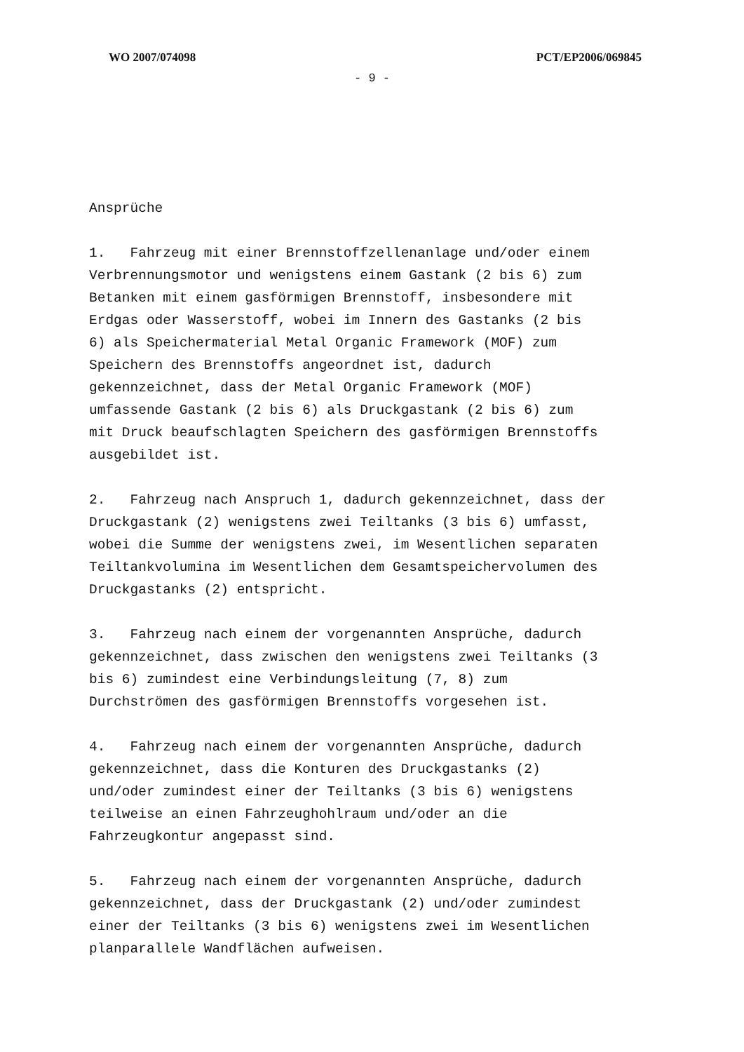WO 2007/074098 PCT/EP2006/069845
- 9 -
Ansprüche
1. Fahrzeug mit einer Brennstoffzellenanlage und/oder einem Verbrennungsmotor und wenigstens einem Gastank (2 bis 6) zum Betanken mit einem gasförmigen Brennstoff, insbesondere mit Erdgas oder Wasserstoff, wobei im Innern des Gastanks (2 bis 6) als Speichermaterial Metal Organic Framework (MOF) zum Speichern des Brennstoffs angeordnet ist, dadurch gekennzeichnet, dass der Metal Organic Framework (MOF) umfassende Gastank (2 bis 6) als Druckgastank (2 bis 6) zum mit Druck beaufschlagten Speichern des gasförmigen Brennstoffs ausgebildet ist.
2. Fahrzeug nach Anspruch 1, dadurch gekennzeichnet, dass der Druckgastank (2) wenigstens zwei Teiltanks (3 bis 6) umfasst, wobei die Summe der wenigstens zwei, im Wesentlichen separaten Teiltankvolumina im Wesentlichen dem Gesamtspeichervolumen des Druckgastanks (2) entspricht.
3. Fahrzeug nach einem der vorgenannten Ansprüche, dadurch gekennzeichnet, dass zwischen den wenigstens zwei Teiltanks (3 bis 6) zumindest eine Verbindungsleitung (7, 8) zum Durchströmen des gasförmigen Brennstoffs vorgesehen ist.
4. Fahrzeug nach einem der vorgenannten Ansprüche, dadurch gekennzeichnet, dass die Konturen des Druckgastanks (2) und/oder zumindest einer der Teiltanks (3 bis 6) wenigstens teilweise an einen Fahrzeughohlraum und/oder an die Fahrzeugkontur angepasst sind.
5. Fahrzeug nach einem der vorgenannten Ansprüche, dadurch gekennzeichnet, dass der Druckgastank (2) und/oder zumindest einer der Teiltanks (3 bis 6) wenigstens zwei im Wesentlichen planparallele Wandflächen aufweisen.